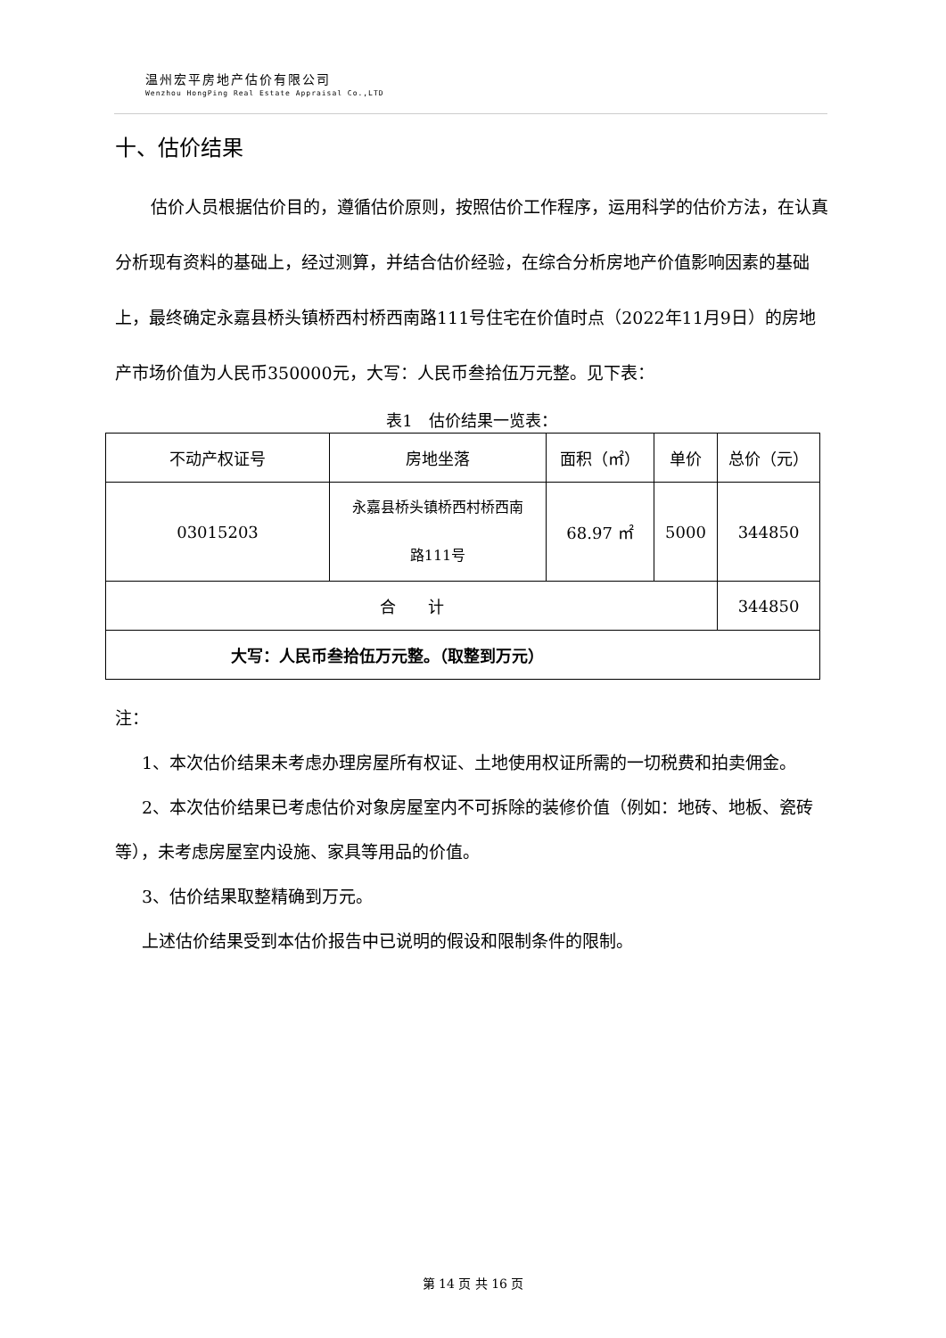温州宏平房地产估价有限公司
Wenzhou HongPing Real Estate Appraisal Co.,LTD
十、估价结果
估价人员根据估价目的，遵循估价原则，按照估价工作程序，运用科学的估价方法，在认真分析现有资料的基础上，经过测算，并结合估价经验，在综合分析房地产价值影响因素的基础上，最终确定永嘉县桥头镇桥西村桥西南路111号住宅在价值时点（2022年11月9日）的房地产市场价值为人民币350000元，大写：人民币叁拾伍万元整。见下表：
表1　估价结果一览表：
| 不动产权证号 | 房地坐落 | 面积（㎡） | 单价 | 总价（元） |
| 03015203 | 永嘉县桥头镇桥西村桥西南 路111号 | 68.97 ㎡ | 5000 | 344850 |
| 合 计 | | | | 344850 |
| 大写：人民币叁拾伍万元整。（取整到万元） | | | | |
注：
1、本次估价结果未考虑办理房屋所有权证、土地使用权证所需的一切税费和拍卖佣金。
2、本次估价结果已考虑估价对象房屋室内不可拆除的装修价值（例如：地砖、地板、瓷砖等），未考虑房屋室内设施、家具等用品的价值。
3、估价结果取整精确到万元。
上述估价结果受到本估价报告中已说明的假设和限制条件的限制。
第 14 页 共 16 页